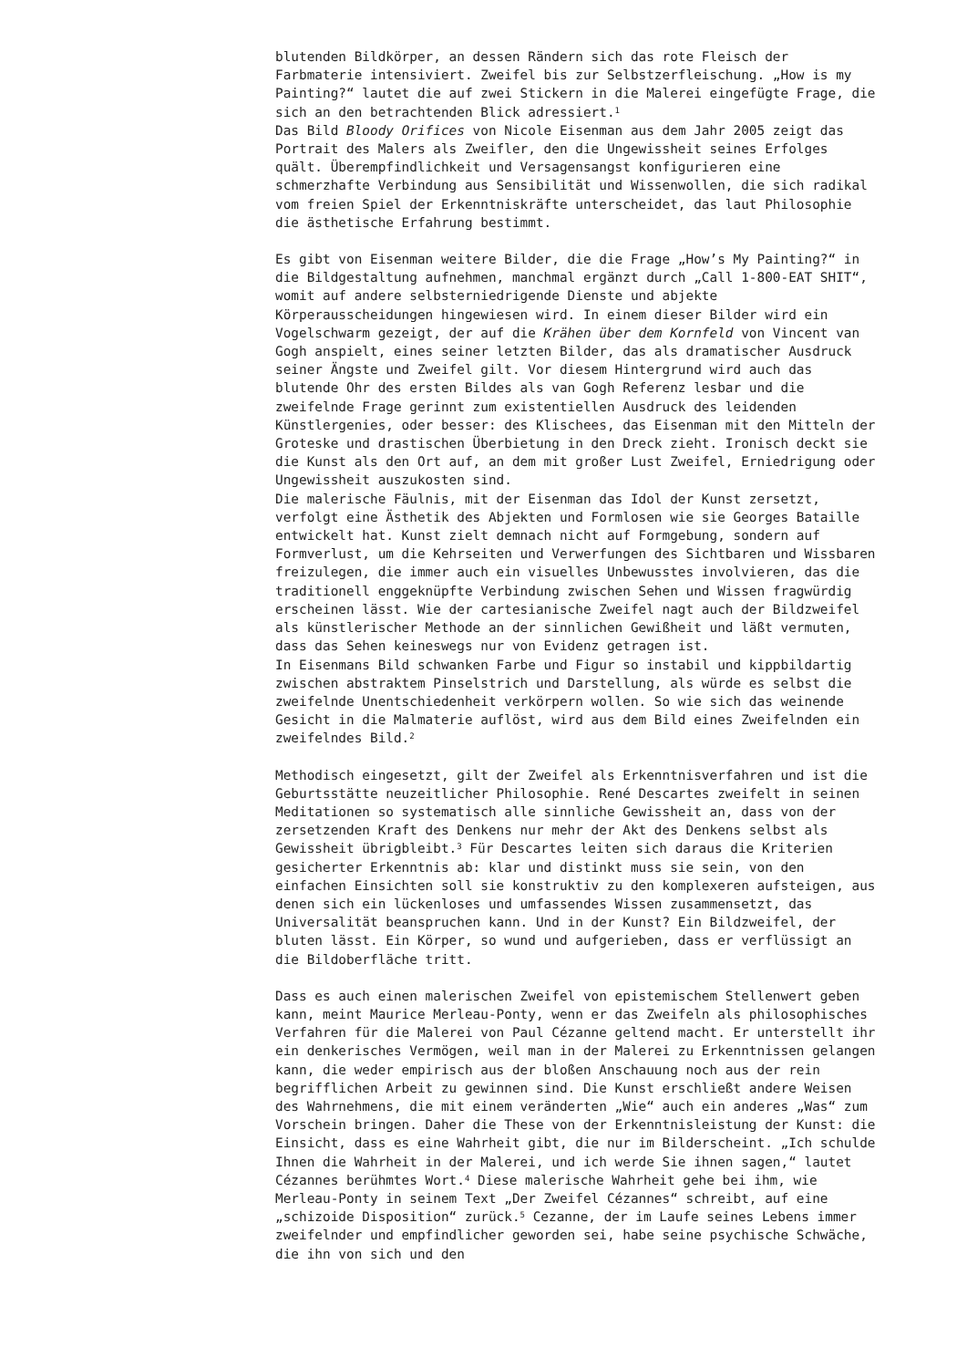blutenden Bildkörper, an dessen Rändern sich das rote Fleisch der Farbmaterie intensiviert. Zweifel bis zur Selbstzerfleischung. „How is my Painting?“ lautet die auf zwei Stickern in die Malerei eingefügte Frage, die sich an den betrachtenden Blick adressiert.<sup>1</sup>
Das Bild Bloody Orifices von Nicole Eisenman aus dem Jahr 2005 zeigt das Portrait des Malers als Zweifler, den die Ungewissheit seines Erfolges quält. Überempfindlichkeit und Versagensangst konfigurieren eine schmerzhafte Verbindung aus Sensibilität und Wissenwollen, die sich radikal vom freien Spiel der Erkenntniskräfte unterscheidet, das laut Philosophie die ästhetische Erfahrung bestimmt.
Es gibt von Eisenman weitere Bilder, die die Frage „How’s My Painting?“ in die Bildgestaltung aufnehmen, manchmal ergänzt durch „Call 1-800-EAT SHIT“, womit auf andere selbsterniedrigende Dienste und abjekte Körperausscheidungen hingewiesen wird. In einem dieser Bilder wird ein Vogelschwarm gezeigt, der auf die Krähen über dem Kornfeld von Vincent van Gogh anspielt, eines seiner letzten Bilder, das als dramatischer Ausdruck seiner Ängste und Zweifel gilt. Vor diesem Hintergrund wird auch das blutende Ohr des ersten Bildes als van Gogh Referenz lesbar und die zweifelnde Frage gerinnt zum existentiellen Ausdruck des leidenden Künstlergenies, oder besser: des Klischees, das Eisenman mit den Mitteln der Groteske und drastischen Überbietung in den Dreck zieht. Ironisch deckt sie die Kunst als den Ort auf, an dem mit großer Lust Zweifel, Erniedrigung oder Ungewissheit auszukosten sind.
Die malerische Fäulnis, mit der Eisenman das Idol der Kunst zersetzt, verfolgt eine Ästhetik des Abjekten und Formlosen wie sie Georges Bataille entwickelt hat. Kunst zielt demnach nicht auf Formgebung, sondern auf Formverlust, um die Kehrseiten und Verwerfungen des Sichtbaren und Wissbaren freizulegen, die immer auch ein visuelles Unbewusstes involvieren, das die traditionell enggeknüpfte Verbindung zwischen Sehen und Wissen fragwürdig erscheinen lässt. Wie der cartesianische Zweifel nagt auch der Bildzweifel als künstlerischer Methode an der sinnlichen Gewißheit und läßt vermuten, dass das Sehen keineswegs nur von Evidenz getragen ist.
In Eisenmans Bild schwanken Farbe und Figur so instabil und kippbildartig zwischen abstraktem Pinselstrich und Darstellung, als würde es selbst die zweifelnde Unentschiedenheit verkörpern wollen. So wie sich das weinende Gesicht in die Malmaterie auflöst, wird aus dem Bild eines Zweifelnden ein zweifelndes Bild.<sup>2</sup>
Methodisch eingesetzt, gilt der Zweifel als Erkenntnisverfahren und ist die Geburtsstätte neuzeitlicher Philosophie. René Descartes zweifelt in seinen Meditationen so systematisch alle sinnliche Gewissheit an, dass von der zersetzenden Kraft des Denkens nur mehr der Akt des Denkens selbst als Gewissheit übrigbleibt.<sup>3</sup> Für Descartes leiten sich daraus die Kriterien gesicherter Erkenntnis ab: klar und distinkt muss sie sein, von den einfachen Einsichten soll sie konstruktiv zu den komplexeren aufsteigen, aus denen sich ein lückenloses und umfassendes Wissen zusammensetzt, das Universalität beanspruchen kann. Und in der Kunst? Ein Bildzweifel, der bluten lässt. Ein Körper, so wund und aufgerieben, dass er verflüssigt an die Bildoberfläche tritt.
Dass es auch einen malerischen Zweifel von epistemischem Stellenwert geben kann, meint Maurice Merleau-Ponty, wenn er das Zweifeln als philosophisches Verfahren für die Malerei von Paul Cézanne geltend macht. Er unterstellt ihr ein denkerisches Vermögen, weil man in der Malerei zu Erkenntnissen gelangen kann, die weder empirisch aus der bloßen Anschauung noch aus der rein begrifflichen Arbeit zu gewinnen sind. Die Kunst erschließt andere Weisen des Wahrnehmens, die mit einem veränderten „Wie“ auch ein anderes „Was“ zum Vorschein bringen. Daher die These von der Erkenntnisleistung der Kunst: die Einsicht, dass es eine Wahrheit gibt, die nur im Bilderscheint. „Ich schulde Ihnen die Wahrheit in der Malerei, und ich werde Sie ihnen sagen,“ lautet Cézannes berühmtes Wort.<sup>4</sup> Diese malerische Wahrheit gehe bei ihm, wie Merleau-Ponty in seinem Text „Der Zweifel Cézannes“ schreibt, auf eine „schizoide Disposition“ zurück.<sup>5</sup> Cezanne, der im Laufe seines Lebens immer zweifelnder und empfindlicher geworden sei, habe seine psychische Schwäche, die ihn von sich und den